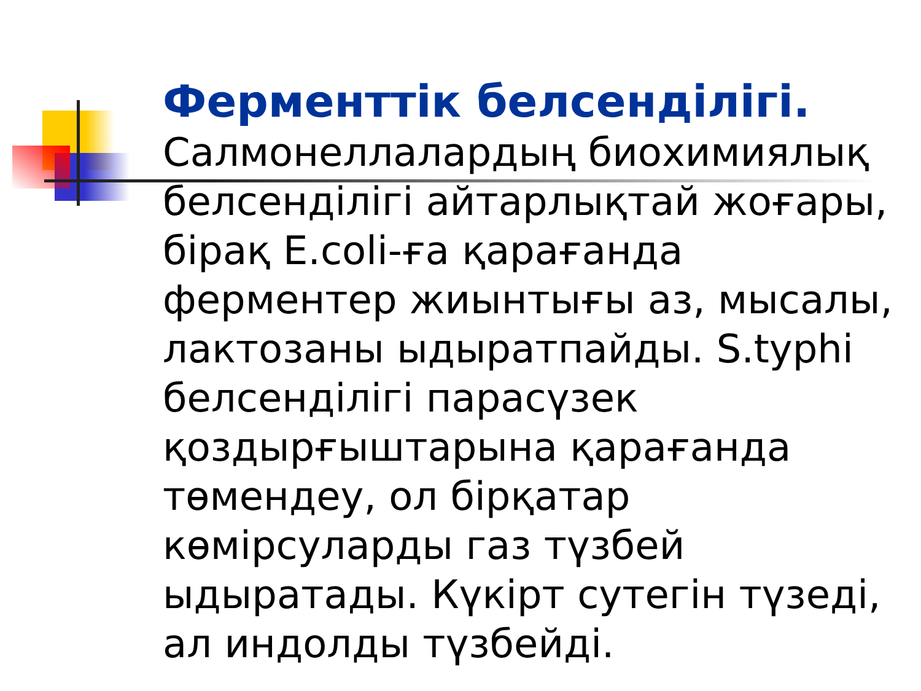Ферменттік белсенділігі. Салмонеллалардың биохимиялық белсенділігі айтарлықтай жоғары, бірақ E.coli-ға қарағанда ферментер жиынтығы аз, мысалы, лактозаны ыдыратпайды. S.typhi белсенділігі парасүзек қоздырғыштарына қарағанда төмендеу, ол бірқатар көмірсуларды газ түзбей ыдыратады. Күкірт сутегін түзеді, ал индолды түзбейді.